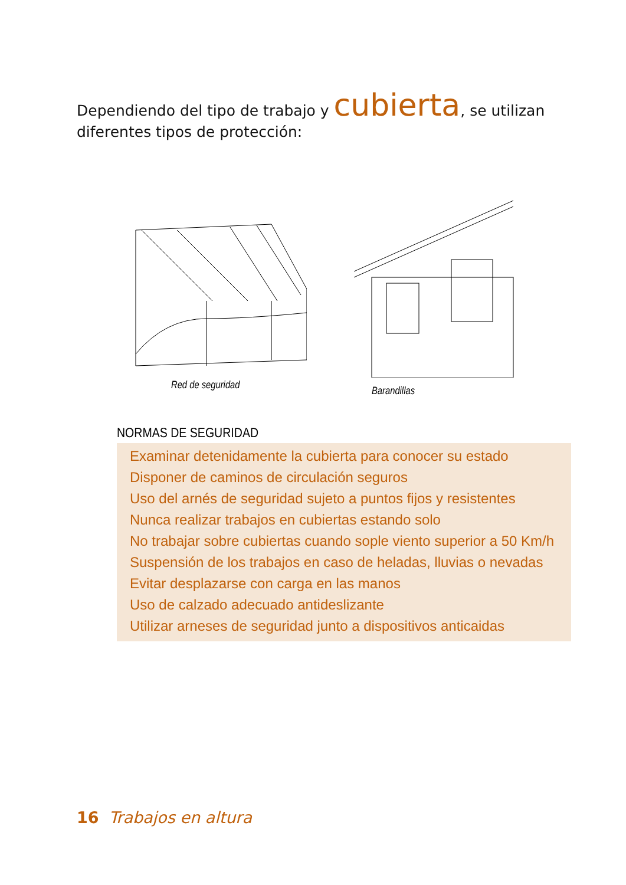Dependiendo del tipo de trabajo y cubierta, se utilizan diferentes tipos de protección:
Red de seguridad Barandillas
NORMAS DE SEGURIDAD
Examinar detenidamente la cubierta para conocer su estado
Disponer de caminos de circulación seguros
Uso del arnés de seguridad sujeto a puntos fijos y resistentes
Nunca realizar trabajos en cubiertas estando solo
No trabajar sobre cubiertas cuando sople viento superior a 50 Km/h
Suspensión de los trabajos en caso de heladas, lluvias o nevadas
Evitar desplazarse con carga en las manos
Uso de calzado adecuado antideslizante
Utilizar arneses de seguridad junto a dispositivos anticaidas
16 Trabajos en altura